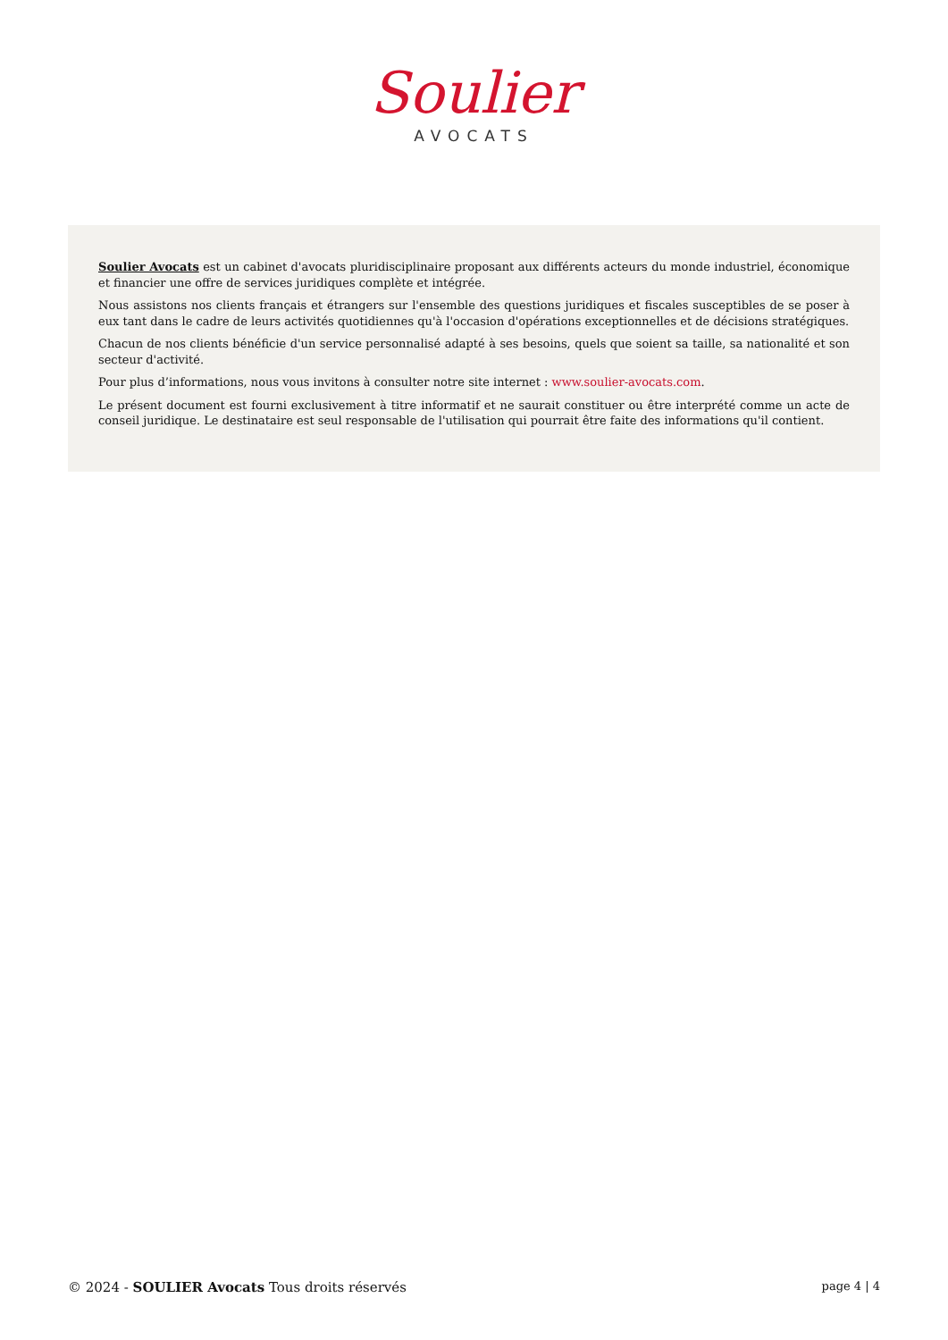Soulier
AVOCATS
Soulier Avocats est un cabinet d'avocats pluridisciplinaire proposant aux différents acteurs du monde industriel, économique et financier une offre de services juridiques complète et intégrée.
Nous assistons nos clients français et étrangers sur l'ensemble des questions juridiques et fiscales susceptibles de se poser à eux tant dans le cadre de leurs activités quotidiennes qu'à l'occasion d'opérations exceptionnelles et de décisions stratégiques.
Chacun de nos clients bénéficie d'un service personnalisé adapté à ses besoins, quels que soient sa taille, sa nationalité et son secteur d'activité.
Pour plus d’informations, nous vous invitons à consulter notre site internet : www.soulier-avocats.com.
Le présent document est fourni exclusivement à titre informatif et ne saurait constituer ou être interprété comme un acte de conseil juridique. Le destinataire est seul responsable de l'utilisation qui pourrait être faite des informations qu'il contient.
© 2024 - SOULIER Avocats Tous droits réservés page 4 | 4